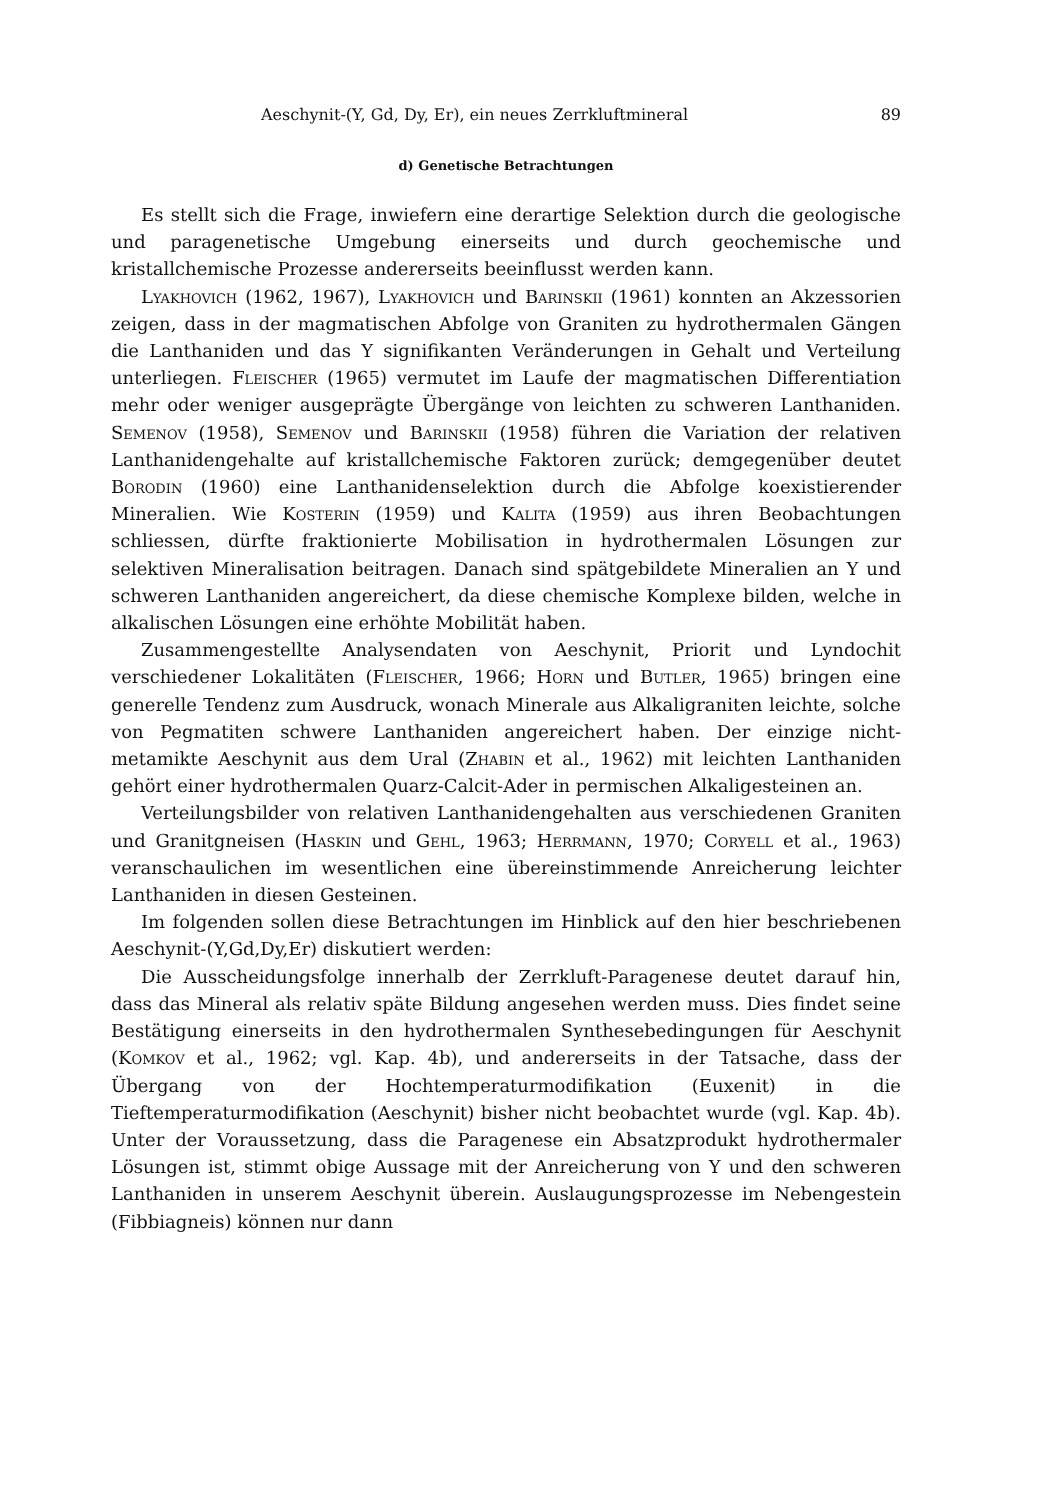Aeschynit-(Y, Gd, Dy, Er), ein neues Zerrkluftmineral 89
d) Genetische Betrachtungen
Es stellt sich die Frage, inwiefern eine derartige Selektion durch die geologische und paragenetische Umgebung einerseits und durch geochemische und kristallchemische Prozesse andererseits beeinflusst werden kann.
Lyakhovich (1962, 1967), Lyakhovich und Barinskii (1961) konnten an Akzessorien zeigen, dass in der magmatischen Abfolge von Graniten zu hydrothermalen Gängen die Lanthaniden und das Y signifikanten Veränderungen in Gehalt und Verteilung unterliegen. Fleischer (1965) vermutet im Laufe der magmatischen Differentiation mehr oder weniger ausgeprägte Übergänge von leichten zu schweren Lanthaniden. Semenov (1958), Semenov und Barinskii (1958) führen die Variation der relativen Lanthanidengehalte auf kristallchemische Faktoren zurück; demgegenüber deutet Borodin (1960) eine Lanthanidenselektion durch die Abfolge koexistierender Mineralien. Wie Kosterin (1959) und Kalita (1959) aus ihren Beobachtungen schliessen, dürfte fraktionierte Mobilisation in hydrothermalen Lösungen zur selektiven Mineralisation beitragen. Danach sind spätgebildete Mineralien an Y und schweren Lanthaniden angereichert, da diese chemische Komplexe bilden, welche in alkalischen Lösungen eine erhöhte Mobilität haben.
Zusammengestellte Analysendaten von Aeschynit, Priorit und Lyndochit verschiedener Lokalitäten (Fleischer, 1966; Horn und Butler, 1965) bringen eine generelle Tendenz zum Ausdruck, wonach Minerale aus Alkaligraniten leichte, solche von Pegmatiten schwere Lanthaniden angereichert haben. Der einzige nicht-metamikte Aeschynit aus dem Ural (Zhabin et al., 1962) mit leichten Lanthaniden gehört einer hydrothermalen Quarz-Calcit-Ader in permischen Alkaligesteinen an.
Verteilungsbilder von relativen Lanthanidengehalten aus verschiedenen Graniten und Granitgneisen (Haskin und Gehl, 1963; Herrmann, 1970; Coryell et al., 1963) veranschaulichen im wesentlichen eine übereinstimmende Anreicherung leichter Lanthaniden in diesen Gesteinen.
Im folgenden sollen diese Betrachtungen im Hinblick auf den hier beschriebenen Aeschynit-(Y,Gd,Dy,Er) diskutiert werden:
Die Ausscheidungsfolge innerhalb der Zerrkluft-Paragenese deutet darauf hin, dass das Mineral als relativ späte Bildung angesehen werden muss. Dies findet seine Bestätigung einerseits in den hydrothermalen Synthesebedingungen für Aeschynit (Komkov et al., 1962; vgl. Kap. 4b), und andererseits in der Tatsache, dass der Übergang von der Hochtemperaturmodifikation (Euxenit) in die Tieftemperaturmodifikation (Aeschynit) bisher nicht beobachtet wurde (vgl. Kap. 4b). Unter der Voraussetzung, dass die Paragenese ein Absatzprodukt hydrothermaler Lösungen ist, stimmt obige Aussage mit der Anreicherung von Y und den schweren Lanthaniden in unserem Aeschynit überein. Auslaugungsprozesse im Nebengestein (Fibbiagneis) können nur dann